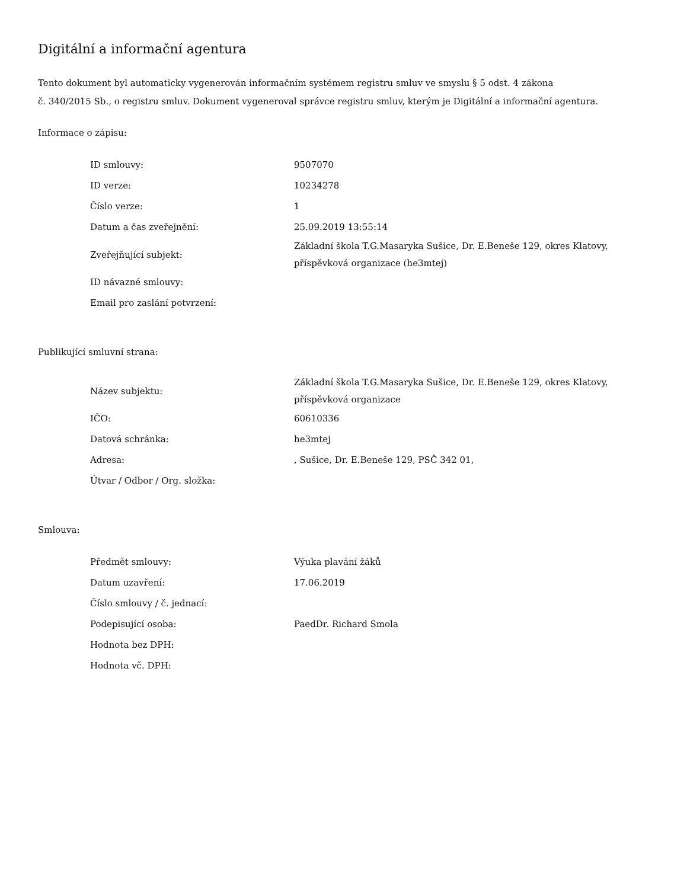Digitální a informační agentura
Tento dokument byl automaticky vygenerován informačním systémem registru smluv ve smyslu § 5 odst. 4 zákona
č. 340/2015 Sb., o registru smluv. Dokument vygeneroval správce registru smluv, kterým je Digitální a informační agentura.
Informace o zápisu:
| ID smlouvy: | 9507070 |
| ID verze: | 10234278 |
| Číslo verze: | 1 |
| Datum a čas zveřejnění: | 25.09.2019 13:55:14 |
| Zveřejňující subjekt: | Základní škola T.G.Masaryka Sušice, Dr. E.Beneše 129, okres Klatovy, příspěvková organizace (he3mtej) |
| ID návazné smlouvy: | |
| Email pro zaslání potvrzení: | |
Publikující smluvní strana:
| Název subjektu: | Základní škola T.G.Masaryka Sušice, Dr. E.Beneše 129, okres Klatovy, příspěvková organizace |
| IČO: | 60610336 |
| Datová schránka: | he3mtej |
| Adresa: | , Sušice, Dr. E.Beneše 129, PSČ 342 01, |
| Útvar / Odbor / Org. složka: | |
Smlouva:
| Předmět smlouvy: | Výuka plavání žáků |
| Datum uzavření: | 17.06.2019 |
| Číslo smlouvy / č. jednací: | |
| Podepisující osoba: | PaedDr. Richard Smola |
| Hodnota bez DPH: | |
| Hodnota vč. DPH: | |